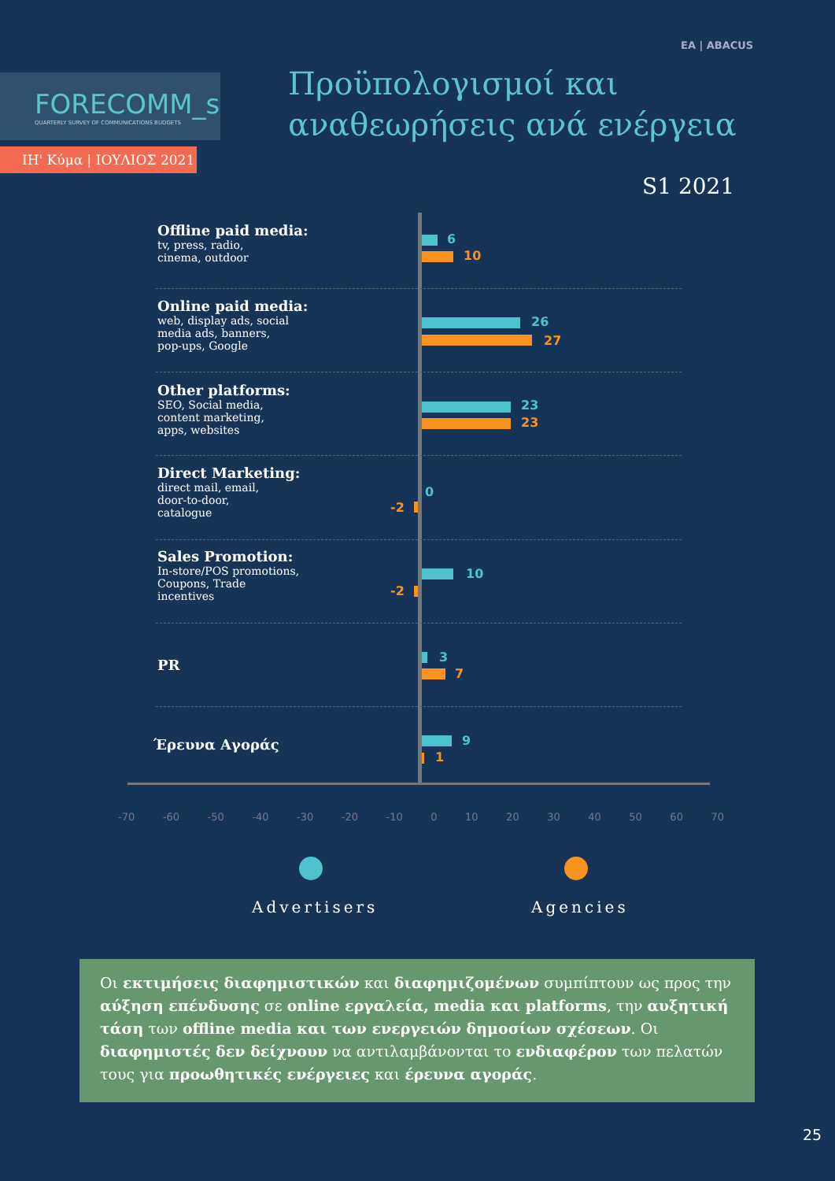EA | ABACUS
FORECOMM_s
QUARTERLY SURVEY OF COMMUNICATIONS BUDGETS
ΙΗ' Κύμα | ΙΟΥΛΙΟΣ 2021
Προϋπολογισμοί και
αναθεωρήσεις ανά ενέργεια
S1 2021
Offline paid media:
tv, press, radio,
cinema, outdoor
6
10
Online paid media:
web, display ads, social
media ads, banners,
pop-ups, Google
26
27
Other platforms:
SEO, Social media,
content marketing,
apps, websites
23
23
Direct Marketing:
direct mail, email,
door-to-door,
catalogue
0
-2
Sales Promotion:
In-store/POS promotions,
Coupons, Trade
incentives
10
-2
PR 3
7
Έρευνα Αγοράς 9
1
-70 -60 -50 -40 -30 -20 -10 0 10 20 30 40 50 60 70
Advertisers Agencies
Οι εκτιμήσεις διαφημιστικών και διαφημιζομένων συμπίπτουν ως προς την αύξηση επένδυσης σε online εργαλεία, media και platforms, την αυξητική τάση των offline media και των ενεργειών δημοσίων σχέσεων. Οι διαφημιστές δεν δείχνουν να αντιλαμβάνονται το ενδιαφέρον των πελατών τους για προωθητικές ενέργειες και έρευνα αγοράς.
25